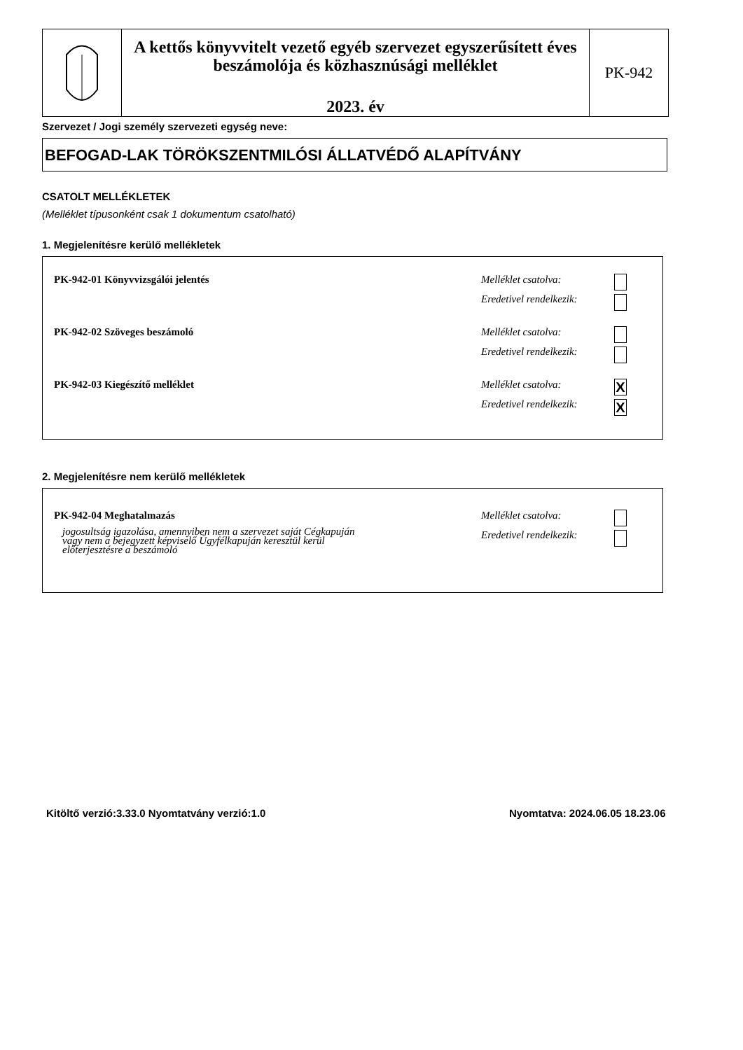A kettős könyvvitelt vezető egyéb szervezet egyszerűsített éves beszámolója és közhasznúsági melléklet
2023. év
PK-942
Szervezet / Jogi személy szervezeti egység neve:
BEFOGAD-LAK TÖRÖKSZENTMILÓSI ÁLLATVÉDŐ ALAPÍTVÁNY
CSATOLT MELLÉKLETEK
(Melléklet típusonként csak 1 dokumentum csatolható)
1. Megjelenítésre kerülő mellékletek
PK-942-01 Könyvvizsgálói jelentés
Melléklet csatolva:
Eredetivel rendelkezik:
PK-942-02 Szöveges beszámoló
Melléklet csatolva:
Eredetivel rendelkezik:
PK-942-03 Kiegészítő melléklet
Melléklet csatolva:
Eredetivel rendelkezik:
X
X
2. Megjelenítésre nem kerülő mellékletek
PK-942-04 Meghatalmazás
jogosultság igazolása, amennyiben nem a szervezet saját Cégkapuján
vagy nem a bejegyzett képviselő Ügyfélkapuján keresztül kerül
előterjesztésre a beszámoló
Melléklet csatolva:
Eredetivel rendelkezik:
Kitöltő verzió:3.33.0 Nyomtatvány verzió:1.0
Nyomtatva: 2024.06.05 18.23.06